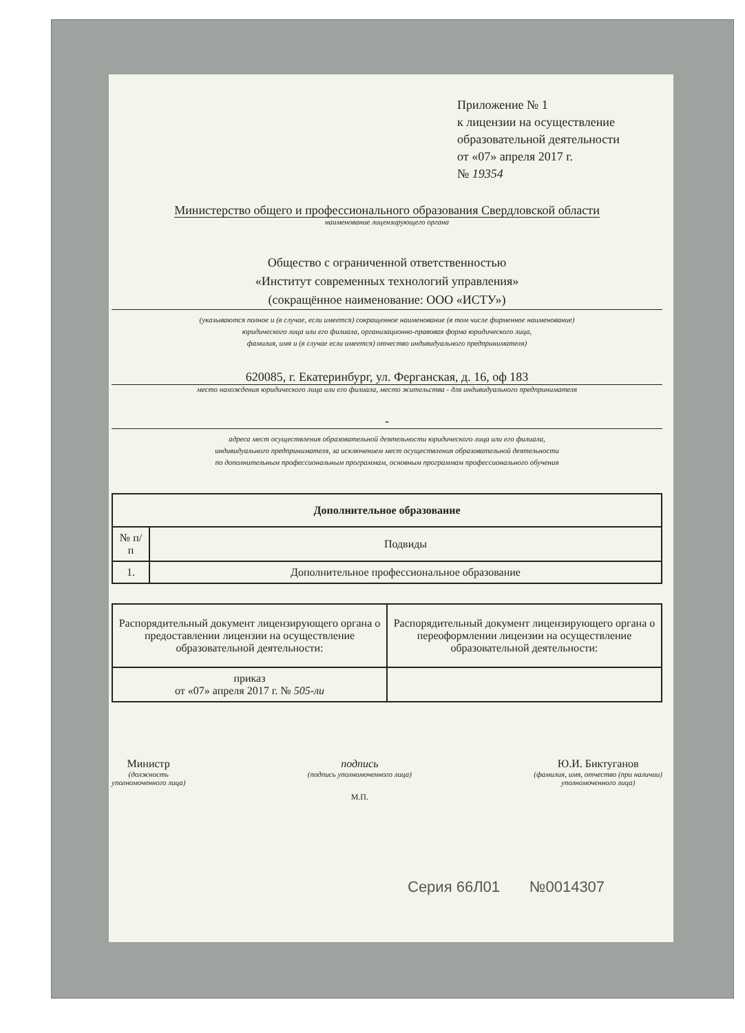Приложение № 1
к лицензии на осуществление
образовательной деятельности
от «07» апреля 2017 г.
№ 19354
Министерство общего и профессионального образования Свердловской области
наименование лицензирующего органа
Общество с ограниченной ответственностью
«Институт современных технологий управления»
(сокращённое наименование: ООО «ИСТУ»)
(указываются полное и (в случае, если имеется) сокращенное наименование (в том числе фирменное наименование)
юридического лица или его филиала, организационно-правовая форма юридического лица,
фамилия, имя и (в случае если имеется) отчество индивидуального предпринимателя)
620085, г. Екатеринбург, ул. Ферганская, д. 16, оф 183
место нахождения юридического лица или его филиала, место жительства - для индивидуального предпринимателя
-
адреса мест осуществления образовательной деятельности юридического лица или его филиала,
индивидуального предпринимателя, за исключением мест осуществления образовательной деятельности
по дополнительным профессиональным программам, основным программам профессионального обучения
| Дополнительное образование | |
| --- | --- |
| № п/п | Подвиды |
| 1. | Дополнительное профессиональное образование |
| Распорядительный документ лицензирующего органа о предоставлении лицензии на осуществление образовательной деятельности: | Распорядительный документ лицензирующего органа о переоформлении лицензии на осуществление образовательной деятельности: |
| приказ от «07» апреля 2017 г. № 505-ли | |
Министр
(должность
уполномоченного лица)
подпись
(подпись уполномоченного лица)
М.П.
Ю.И. Биктуганов
(фамилия, имя, отчество (при наличии)
уполномоченного лица)
Серия 66Л01 №0014307